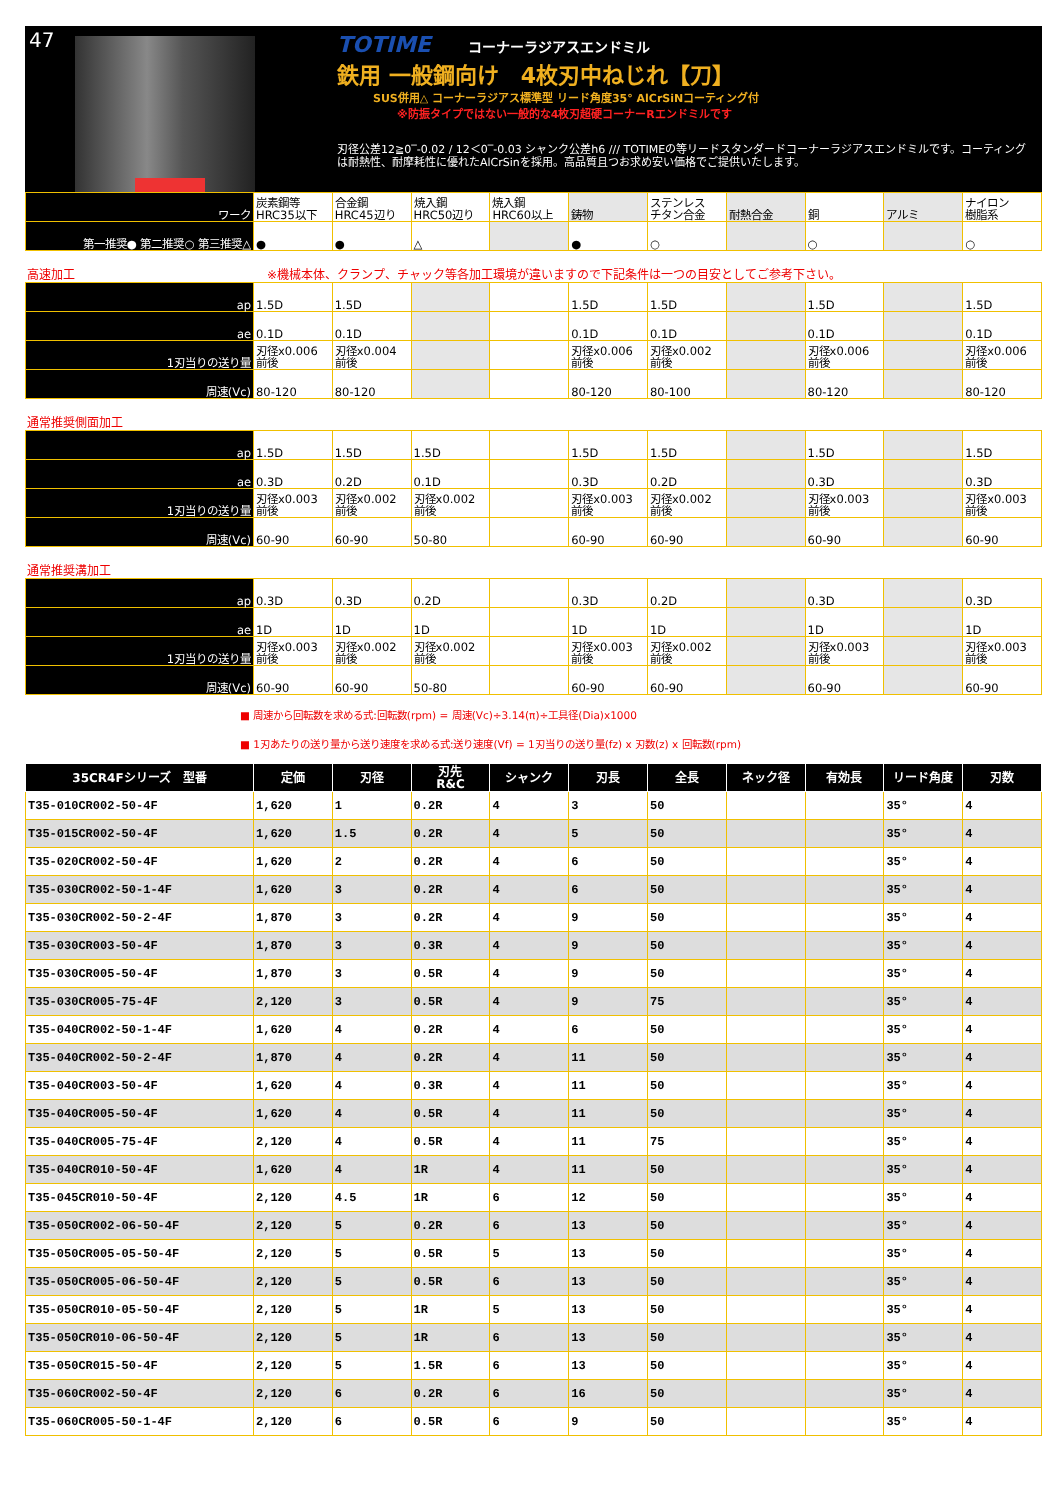47
TOTIME コーナーラジアスエンドミル
鉄用 一般鋼向け　4枚刃中ねじれ【刀】
SUS併用△ コーナーラジアス標準型 リード角度35° AlCrSiNコーティング付
※防振タイプではない一般的な4枚刃超硬コーナーRエンドミルです
刃径公差12≧0‾-0.02 / 12＜0‾-0.03 シャンク公差h6 /// TOTIMEの等リードスタンダードコーナーラジアスエンドミルです。コーティングは耐熱性、耐摩耗性に優れたAlCrSinを採用。高品質且つお求め安い価格でご提供いたします。
| ワーク | 炭素鋼等 HRC35以下 | 合金鋼 HRC45辺り | 焼入鋼 HRC50辺り | 焼入鋼 HRC60以上 | 鋳物 | ステンレス チタン合金 | 耐熱合金 | 銅 | アルミ | ナイロン 樹脂系 |
| 第一推奨● 第二推奨○ 第三推奨△ | ● | ● | △ | | ● | ○ | | ○ | | ○ |
高速加工　　　　　　　　　　　　　　　　※機械本体、クランプ、チャック等各加工環境が違いますので下記条件は一つの目安としてご参考下さい。
| ap | 1.5D | 1.5D | | | 1.5D | 1.5D | | 1.5D | | 1.5D |
| ae | 0.1D | 0.1D | | | 0.1D | 0.1D | | 0.1D | | 0.1D |
| 1刃当りの送り量 | 刃径x0.006 前後 | 刃径x0.004 前後 | | | 刃径x0.006 前後 | 刃径x0.002 前後 | | 刃径x0.006 前後 | | 刃径x0.006 前後 |
| 周速(Vc) | 80-120 | 80-120 | | | 80-120 | 80-100 | | 80-120 | | 80-120 |
通常推奨側面加工
| ap | 1.5D | 1.5D | 1.5D | | 1.5D | 1.5D | | 1.5D | | 1.5D |
| ae | 0.3D | 0.2D | 0.1D | | 0.3D | 0.2D | | 0.3D | | 0.3D |
| 1刃当りの送り量 | 刃径x0.003 前後 | 刃径x0.002 前後 | 刃径x0.002 前後 | | 刃径x0.003 前後 | 刃径x0.002 前後 | | 刃径x0.003 前後 | | 刃径x0.003 前後 |
| 周速(Vc) | 60-90 | 60-90 | 50-80 | | 60-90 | 60-90 | | 60-90 | | 60-90 |
通常推奨溝加工
| ap | 0.3D | 0.3D | 0.2D | | 0.3D | 0.2D | | 0.3D | | 0.3D |
| ae | 1D | 1D | 1D | | 1D | 1D | | 1D | | 1D |
| 1刃当りの送り量 | 刃径x0.003 前後 | 刃径x0.002 前後 | 刃径x0.002 前後 | | 刃径x0.003 前後 | 刃径x0.002 前後 | | 刃径x0.003 前後 | | 刃径x0.003 前後 |
| 周速(Vc) | 60-90 | 60-90 | 50-80 | | 60-90 | 60-90 | | 60-90 | | 60-90 |
■ 周速から回転数を求める式:回転数(rpm) = 周速(Vc)÷3.14(π)÷工具径(Dia)x1000
■ 1刃あたりの送り量から送り速度を求める式:送り速度(Vf) = 1刃当りの送り量(fz) x 刃数(z) x 回転数(rpm)
| 35CR4Fシリーズ 型番 | 定価 | 刃径 | 刃先 R&C | シャンク | 刃長 | 全長 | ネック径 | 有効長 | リード角度 | 刃数 |
| --- | --- | --- | --- | --- | --- | --- | --- | --- | --- | --- |
| T35-010CR002-50-4F | 1,620 | 1 | 0.2R | 4 | 3 | 50 | | | 35° | 4 |
| T35-015CR002-50-4F | 1,620 | 1.5 | 0.2R | 4 | 5 | 50 | | | 35° | 4 |
| T35-020CR002-50-4F | 1,620 | 2 | 0.2R | 4 | 6 | 50 | | | 35° | 4 |
| T35-030CR002-50-1-4F | 1,620 | 3 | 0.2R | 4 | 6 | 50 | | | 35° | 4 |
| T35-030CR002-50-2-4F | 1,870 | 3 | 0.2R | 4 | 9 | 50 | | | 35° | 4 |
| T35-030CR003-50-4F | 1,870 | 3 | 0.3R | 4 | 9 | 50 | | | 35° | 4 |
| T35-030CR005-50-4F | 1,870 | 3 | 0.5R | 4 | 9 | 50 | | | 35° | 4 |
| T35-030CR005-75-4F | 2,120 | 3 | 0.5R | 4 | 9 | 75 | | | 35° | 4 |
| T35-040CR002-50-1-4F | 1,620 | 4 | 0.2R | 4 | 6 | 50 | | | 35° | 4 |
| T35-040CR002-50-2-4F | 1,870 | 4 | 0.2R | 4 | 11 | 50 | | | 35° | 4 |
| T35-040CR003-50-4F | 1,620 | 4 | 0.3R | 4 | 11 | 50 | | | 35° | 4 |
| T35-040CR005-50-4F | 1,620 | 4 | 0.5R | 4 | 11 | 50 | | | 35° | 4 |
| T35-040CR005-75-4F | 2,120 | 4 | 0.5R | 4 | 11 | 75 | | | 35° | 4 |
| T35-040CR010-50-4F | 1,620 | 4 | 1R | 4 | 11 | 50 | | | 35° | 4 |
| T35-045CR010-50-4F | 2,120 | 4.5 | 1R | 6 | 12 | 50 | | | 35° | 4 |
| T35-050CR002-06-50-4F | 2,120 | 5 | 0.2R | 6 | 13 | 50 | | | 35° | 4 |
| T35-050CR005-05-50-4F | 2,120 | 5 | 0.5R | 5 | 13 | 50 | | | 35° | 4 |
| T35-050CR005-06-50-4F | 2,120 | 5 | 0.5R | 6 | 13 | 50 | | | 35° | 4 |
| T35-050CR010-05-50-4F | 2,120 | 5 | 1R | 5 | 13 | 50 | | | 35° | 4 |
| T35-050CR010-06-50-4F | 2,120 | 5 | 1R | 6 | 13 | 50 | | | 35° | 4 |
| T35-050CR015-50-4F | 2,120 | 5 | 1.5R | 6 | 13 | 50 | | | 35° | 4 |
| T35-060CR002-50-4F | 2,120 | 6 | 0.2R | 6 | 16 | 50 | | | 35° | 4 |
| T35-060CR005-50-1-4F | 2,120 | 6 | 0.5R | 6 | 9 | 50 | | | 35° | 4 |